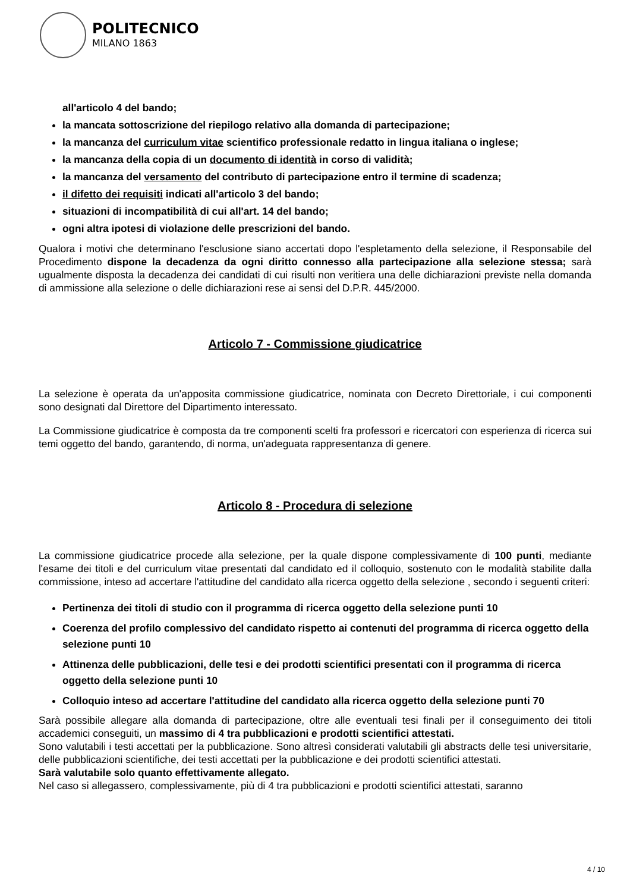POLITECNICO
MILANO 1863
all'articolo 4 del bando;
la mancata sottoscrizione del riepilogo relativo alla domanda di partecipazione;
la mancanza del curriculum vitae scientifico professionale redatto in lingua italiana o inglese;
la mancanza della copia di un documento di identità in corso di validità;
la mancanza del versamento del contributo di partecipazione entro il termine di scadenza;
il difetto dei requisiti indicati all'articolo 3 del bando;
situazioni di incompatibilità di cui all'art. 14 del bando;
ogni altra ipotesi di violazione delle prescrizioni del bando.
Qualora i motivi che determinano l'esclusione siano accertati dopo l'espletamento della selezione, il Responsabile del Procedimento dispone la decadenza da ogni diritto connesso alla partecipazione alla selezione stessa; sarà ugualmente disposta la decadenza dei candidati di cui risulti non veritiera una delle dichiarazioni previste nella domanda di ammissione alla selezione o delle dichiarazioni rese ai sensi del D.P.R. 445/2000.
Articolo 7 - Commissione giudicatrice
La selezione è operata da un'apposita commissione giudicatrice, nominata con Decreto Direttoriale, i cui componenti sono designati dal Direttore del Dipartimento interessato.
La Commissione giudicatrice è composta da tre componenti scelti fra professori e ricercatori con esperienza di ricerca sui temi oggetto del bando, garantendo, di norma, un'adeguata rappresentanza di genere.
Articolo 8 - Procedura di selezione
La commissione giudicatrice procede alla selezione, per la quale dispone complessivamente di 100 punti, mediante l'esame dei titoli e del curriculum vitae presentati dal candidato ed il colloquio, sostenuto con le modalità stabilite dalla commissione, inteso ad accertare l'attitudine del candidato alla ricerca oggetto della selezione , secondo i seguenti criteri:
Pertinenza dei titoli di studio con il programma di ricerca oggetto della selezione punti 10
Coerenza del profilo complessivo del candidato rispetto ai contenuti del programma di ricerca oggetto della selezione punti 10
Attinenza delle pubblicazioni, delle tesi e dei prodotti scientifici presentati con il programma di ricerca oggetto della selezione punti 10
Colloquio inteso ad accertare l'attitudine del candidato alla ricerca oggetto della selezione punti 70
Sarà possibile allegare alla domanda di partecipazione, oltre alle eventuali tesi finali per il conseguimento dei titoli accademici conseguiti, un massimo di 4 tra pubblicazioni e prodotti scientifici attestati.
Sono valutabili i testi accettati per la pubblicazione. Sono altresì considerati valutabili gli abstracts delle tesi universitarie, delle pubblicazioni scientifiche, dei testi accettati per la pubblicazione e dei prodotti scientifici attestati.
Sarà valutabile solo quanto effettivamente allegato.
Nel caso si allegassero, complessivamente, più di 4 tra pubblicazioni e prodotti scientifici attestati, saranno
4 / 10